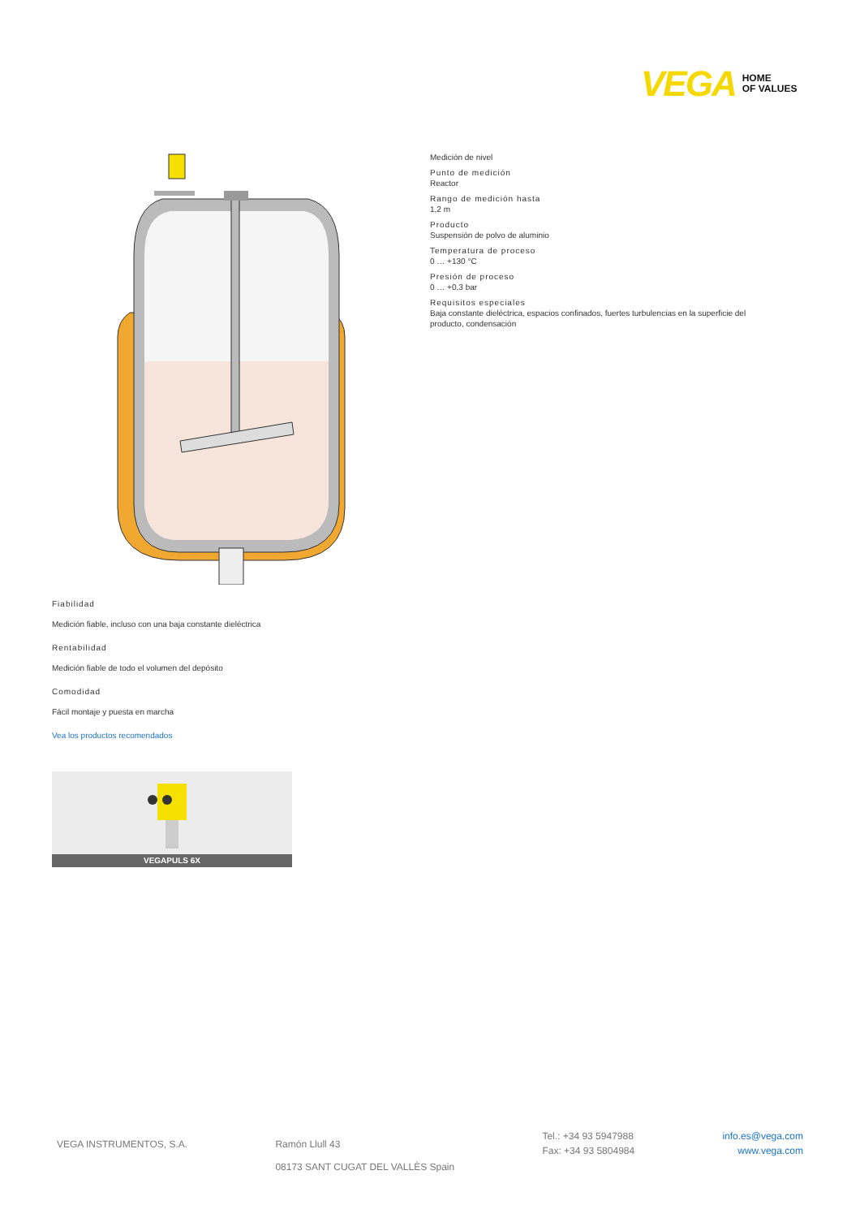VEGA HOME
OF VALUES
Medición de nivel
Punto de medición
Reactor
Rango de medición hasta
1,2 m
Producto
Suspensión de polvo de aluminio
Temperatura de proceso
0 … +130 °C
Presión de proceso
0 … +0,3 bar
Requisitos especiales
Baja constante dieléctrica, espacios confinados, fuertes turbulencias en la superficie del producto, condensación
Fiabilidad
Medición fiable, incluso con una baja constante dieléctrica
Rentabilidad
Medición fiable de todo el volumen del depósito
Comodidad
Fácil montaje y puesta en marcha
Vea los productos recomendados
VEGAPULS 6X
VEGA INSTRUMENTOS, S.A. Ramón Llull 43
08173 SANT CUGAT DEL VALLÈS Spain
Tel.: +34 93 5947988
Fax: +34 93 5804984
info.es@vega.com
www.vega.com